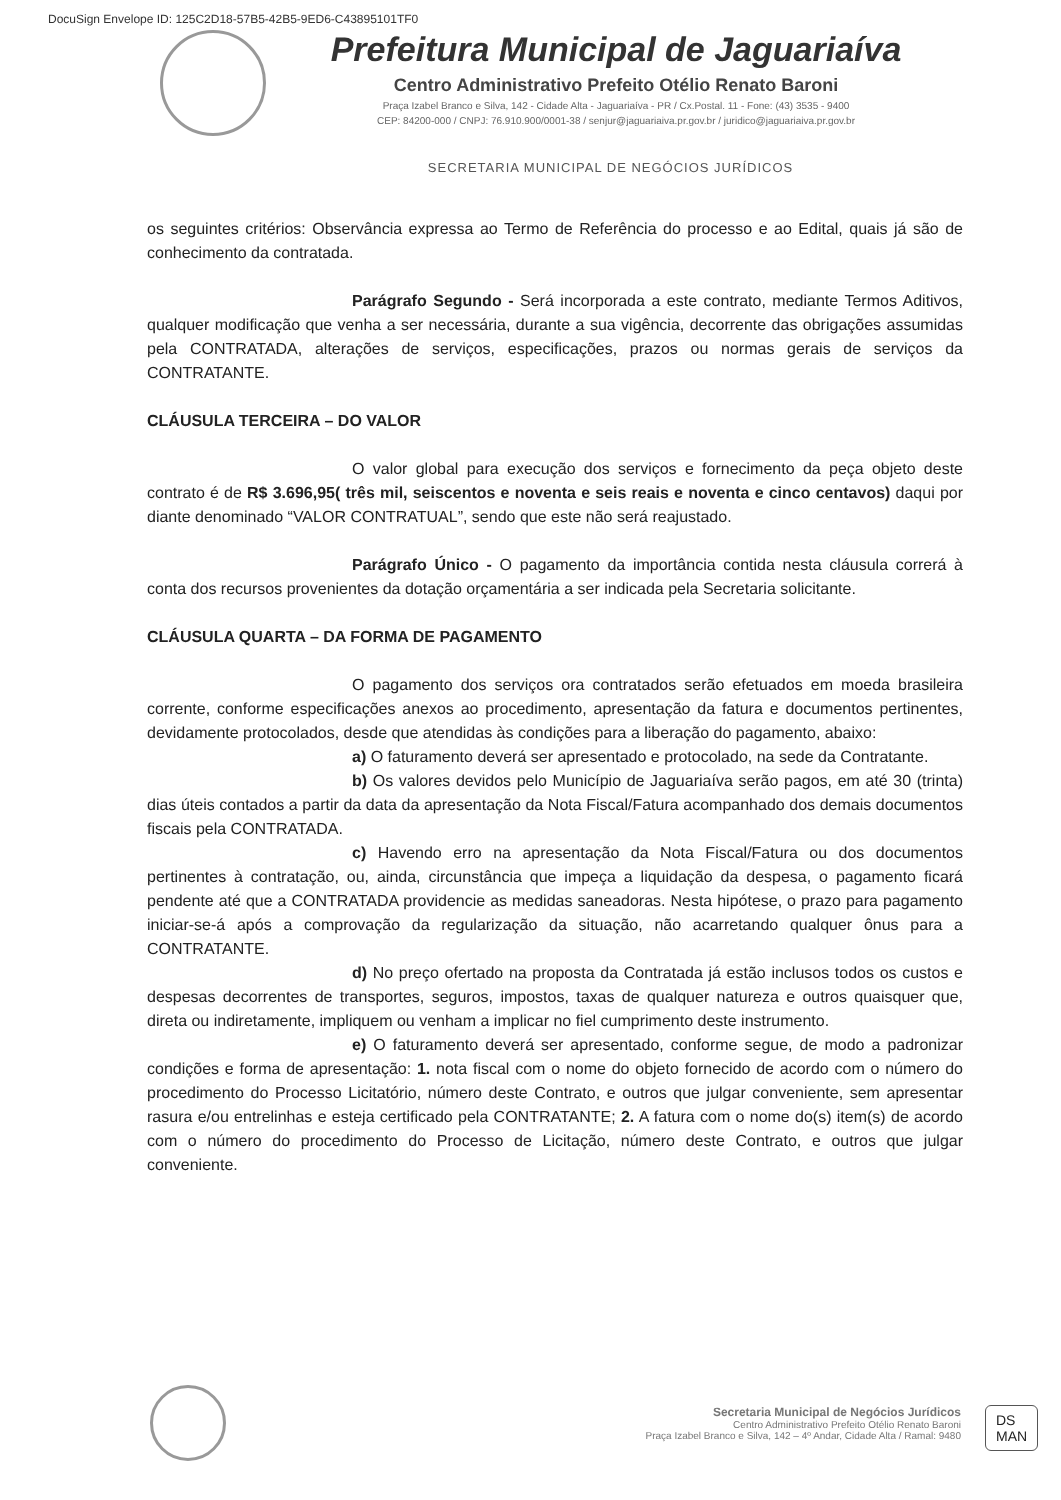DocuSign Envelope ID: 125C2D18-57B5-42B5-9ED6-C43895101TF0
Prefeitura Municipal de Jaguariaíva
Centro Administrativo Prefeito Otélio Renato Baroni
Praça Izabel Branco e Silva, 142 - Cidade Alta - Jaguariaíva - PR / Cx.Postal. 11 - Fone: (43) 3535 - 9400
CEP: 84200-000 / CNPJ: 76.910.900/0001-38 / senjur@jaguariaiva.pr.gov.br / juridico@jaguariaiva.pr.gov.br
SECRETARIA MUNICIPAL DE NEGÓCIOS JURÍDICOS
os seguintes critérios: Observância expressa ao Termo de Referência do processo e ao Edital, quais já são de conhecimento da contratada.
Parágrafo Segundo - Será incorporada a este contrato, mediante Termos Aditivos, qualquer modificação que venha a ser necessária, durante a sua vigência, decorrente das obrigações assumidas pela CONTRATADA, alterações de serviços, especificações, prazos ou normas gerais de serviços da CONTRATANTE.
CLÁUSULA TERCEIRA – DO VALOR
O valor global para execução dos serviços e fornecimento da peça objeto deste contrato é de R$ 3.696,95( três mil, seiscentos e noventa e seis reais e noventa e cinco centavos) daqui por diante denominado “VALOR CONTRATUAL”, sendo que este não será reajustado.
Parágrafo Único - O pagamento da importância contida nesta cláusula correrá à conta dos recursos provenientes da dotação orçamentária a ser indicada pela Secretaria solicitante.
CLÁUSULA QUARTA – DA FORMA DE PAGAMENTO
O pagamento dos serviços ora contratados serão efetuados em moeda brasileira corrente, conforme especificações anexos ao procedimento, apresentação da fatura e documentos pertinentes, devidamente protocolados, desde que atendidas às condições para a liberação do pagamento, abaixo:
a) O faturamento deverá ser apresentado e protocolado, na sede da Contratante.
b) Os valores devidos pelo Município de Jaguariaíva serão pagos, em até 30 (trinta) dias úteis contados a partir da data da apresentação da Nota Fiscal/Fatura acompanhado dos demais documentos fiscais pela CONTRATADA.
c) Havendo erro na apresentação da Nota Fiscal/Fatura ou dos documentos pertinentes à contratação, ou, ainda, circunstância que impeça a liquidação da despesa, o pagamento ficará pendente até que a CONTRATADA providencie as medidas saneadoras. Nesta hipótese, o prazo para pagamento iniciar-se-á após a comprovação da regularização da situação, não acarretando qualquer ônus para a CONTRATANTE.
d) No preço ofertado na proposta da Contratada já estão inclusos todos os custos e despesas decorrentes de transportes, seguros, impostos, taxas de qualquer natureza e outros quaisquer que, direta ou indiretamente, impliquem ou venham a implicar no fiel cumprimento deste instrumento.
e) O faturamento deverá ser apresentado, conforme segue, de modo a padronizar condições e forma de apresentação: 1. nota fiscal com o nome do objeto fornecido de acordo com o número do procedimento do Processo Licitatório, número deste Contrato, e outros que julgar conveniente, sem apresentar rasura e/ou entrelinhas e esteja certificado pela CONTRATANTE; 2. A fatura com o nome do(s) item(s) de acordo com o número do procedimento do Processo de Licitação, número deste Contrato, e outros que julgar conveniente.
Secretaria Municipal de Negócios Jurídicos
Centro Administrativo Prefeito Otélio Renato Baroni
Praça Izabel Branco e Silva, 142 – 4º Andar, Cidade Alta / Ramal: 9480
DS
MAN